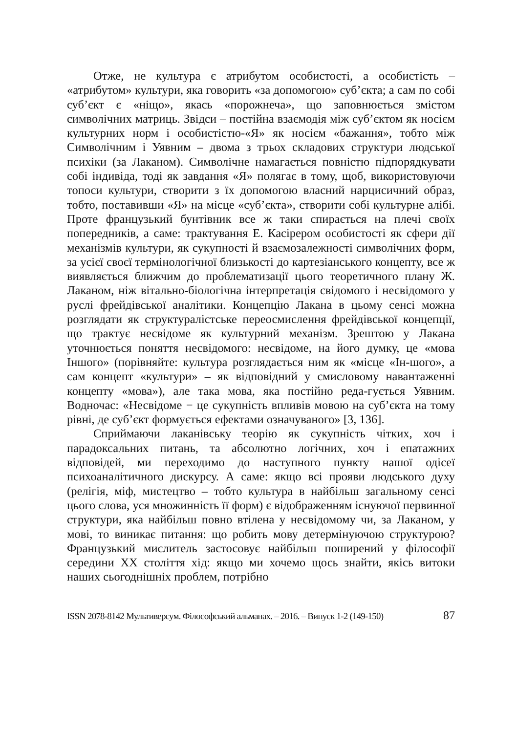Отже, не культура є атрибутом особистості, а особистість – «атрибутом» культури, яка говорить «за допомогою» суб’єкта; а сам по собі суб’єкт є «ніщо», якась «порожнеча», що заповнюється змістом символічних матриць. Звідси – постійна взаємодія між суб’єктом як носієм культурних норм і особистістю-«Я» як носієм «бажання», тобто між Символічним і Уявним – двома з трьох складових структури людської психіки (за Лаканом). Символічне намагається повністю підпорядкувати собі індивіда, тоді як завдання «Я» полягає в тому, щоб, використовуючи топоси культури, створити з їх допомогою власний нарцисичний образ, тобто, поставивши «Я» на місце «суб’єкта», створити собі культурне алібі. Проте французький бунтівник все ж таки спирається на плечі своїх попередників, а саме: трактування Е. Касірером особистості як сфери дії механізмів культури, як сукупності й взаємозалежності символічних форм, за усієї своєї термінологічної близькості до картезіанського концепту, все ж виявляється ближчим до проблематизації цього теоретичного плану Ж. Лаканом, ніж вітально-біологічна інтерпретація свідомого і несвідомого у руслі фрейдівської аналітики. Концепцію Лакана в цьому сенсі можна розглядати як структуралістське переосмислення фрейдівської концепції, що трактує несвідоме як культурний механізм. Зрештою у Лакана уточнюється поняття несвідомого: несвідоме, на його думку, це «мова Іншого» (порівняйте: культура розглядається ним як «місце «Ін-шого», а сам концепт «культури» – як відповідний у смисловому навантаженні концепту «мова»), але така мова, яка постійно реда-гується Уявним. Водночас: «Несвідоме − це сукупність впливів мовою на суб’єкта на тому рівні, де суб’єкт формується ефектами означуваного» [3, 136].
Сприймаючи лаканівську теорію як сукупність чітких, хоч і парадоксальних питань, та абсолютно логічних, хоч і епатажних відповідей, ми переходимо до наступного пункту нашої одісеї психоаналітичного дискурсу. А саме: якщо всі прояви людського духу (релігія, міф, мистецтво – тобто культура в найбільш загальному сенсі цього слова, уся множинність її форм) є відображенням існуючої первинної структури, яка найбільш повно втілена у несвідомому чи, за Лаканом, у мові, то виникає питання: що робить мову детермінуючою структурою? Французький мислитель застосовує найбільш поширений у філософії середини ХХ століття хід: якщо ми хочемо щось знайти, якісь витоки наших сьогоднішніх проблем, потрібно
ISSN 2078-8142 Мультиверсум. Філософський альманах. – 2016. – Випуск 1-2 (149-150) 87